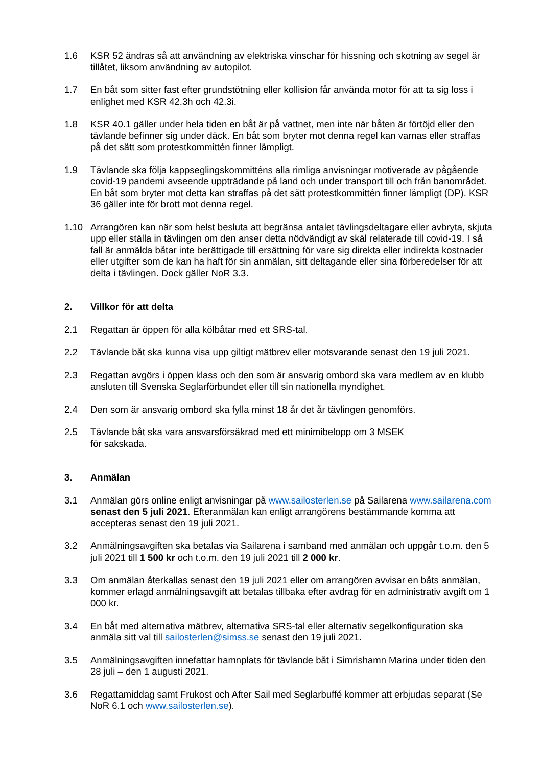1.6 KSR 52 ändras så att användning av elektriska vinschar för hissning och skotning av segel är tillåtet, liksom användning av autopilot.
1.7 En båt som sitter fast efter grundstötning eller kollision får använda motor för att ta sig loss i enlighet med KSR 42.3h och 42.3i.
1.8 KSR 40.1 gäller under hela tiden en båt är på vattnet, men inte när båten är förtöjd eller den tävlande befinner sig under däck. En båt som bryter mot denna regel kan varnas eller straffas på det sätt som protestkommittén finner lämpligt.
1.9 Tävlande ska följa kappseglingskommitténs alla rimliga anvisningar motiverade av pågående covid-19 pandemi avseende uppträdande på land och under transport till och från banområdet. En båt som bryter mot detta kan straffas på det sätt protestkommittén finner lämpligt (DP). KSR 36 gäller inte för brott mot denna regel.
1.10 Arrangören kan när som helst besluta att begränsa antalet tävlingsdeltagare eller avbryta, skjuta upp eller ställa in tävlingen om den anser detta nödvändigt av skäl relaterade till covid-19. I så fall är anmälda båtar inte berättigade till ersättning för vare sig direkta eller indirekta kostnader eller utgifter som de kan ha haft för sin anmälan, sitt deltagande eller sina förberedelser för att delta i tävlingen. Dock gäller NoR 3.3.
2. Villkor för att delta
2.1 Regattan är öppen för alla kölbåtar med ett SRS-tal.
2.2 Tävlande båt ska kunna visa upp giltigt mätbrev eller motsvarande senast den 19 juli 2021.
2.3 Regattan avgörs i öppen klass och den som är ansvarig ombord ska vara medlem av en klubb ansluten till Svenska Seglarförbundet eller till sin nationella myndighet.
2.4 Den som är ansvarig ombord ska fylla minst 18 år det år tävlingen genomförs.
2.5 Tävlande båt ska vara ansvarsförsäkrad med ett minimibelopp om 3 MSEK
för sakskada.
3. Anmälan
3.1 Anmälan görs online enligt anvisningar på www.sailosterlen.se på Sailarena www.sailarena.com senast den 5 juli 2021. Efteranmälan kan enligt arrangörens bestämmande komma att accepteras senast den 19 juli 2021.
3.2 Anmälningsavgiften ska betalas via Sailarena i samband med anmälan och uppgår t.o.m. den 5 juli 2021 till 1 500 kr och t.o.m. den 19 juli 2021 till 2 000 kr.
3.3 Om anmälan återkallas senast den 19 juli 2021 eller om arrangören avvisar en båts anmälan, kommer erlagd anmälningsavgift att betalas tillbaka efter avdrag för en administrativ avgift om 1 000 kr.
3.4 En båt med alternativa mätbrev, alternativa SRS-tal eller alternativ segelkonfiguration ska anmäla sitt val till sailosterlen@simss.se senast den 19 juli 2021.
3.5 Anmälningsavgiften innefattar hamnplats för tävlande båt i Simrishamn Marina under tiden den 28 juli – den 1 augusti 2021.
3.6 Regattamiddag samt Frukost och After Sail med Seglarbuffé kommer att erbjudas separat (Se NoR 6.1 och www.sailosterlen.se).